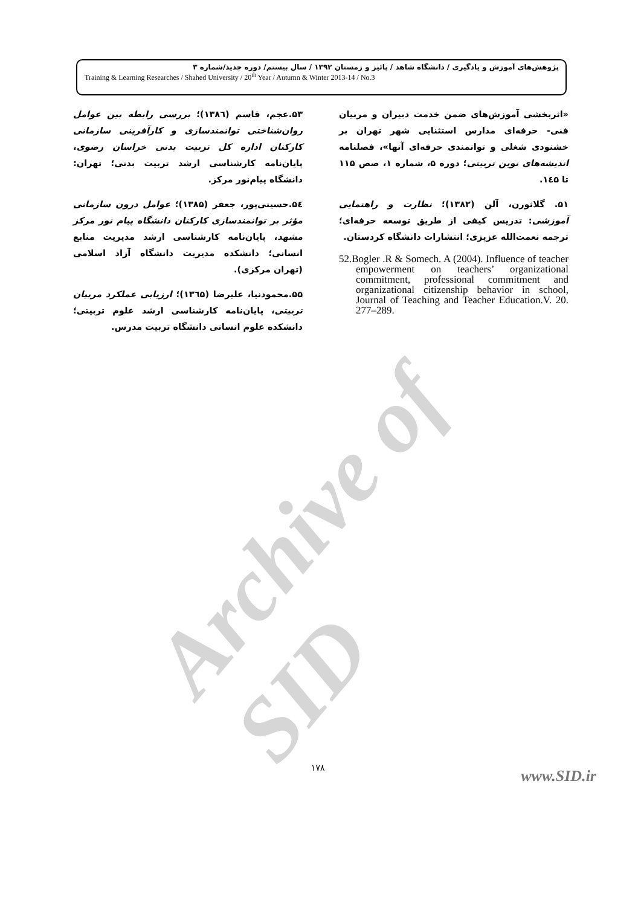Archive of SID
پژوهش‌های آموزش و یادگیری / دانشگاه شاهد / پائیز و زمستان ۱۳۹۲ / سال بیستم/ دوره جدید/شماره ۳
Training & Learning Researches / Shahed University / 20<sup>th</sup> Year / Autumn & Winter 2013-14 / No.3
«اثربخشی آموزش‌های ضمن خدمت دبیران و مربیان فنی- حرفه‌ای مدارس استثنایی شهر تهران بر خشنودی شغلی و توانمندی حرفه‌ای آنها»، فصلنامه اندیشه‌های نوین تربیتی؛ دوره ۵، شماره ۱، صص ۱۱۵ تا ۱٤۵.
۵۱. گلاثورن، آلن (۱۳۸۲)؛ نظارت و راهنمایی آموزشی: تدریس کیفی از طریق توسعه حرفه‌ای؛ ترجمه نعمت‌الله عزیزی؛ انتشارات دانشگاه کردستان.
52.Bogler .R & Somech. A (2004). Influence of teacher empowerment on teachers’ organizational commitment, professional commitment and organizational citizenship behavior in school, Journal of Teaching and Teacher Education.V. 20. 277–289.
۵۳.عجم، قاسم (۱۳۸٦)؛ بررسی رابطه بین عوامل روان‌شناختی توانمندسازی و کارآفرینی سازمانی کارکنان اداره کل تربیت بدنی خراسان رضوی، پایان‌نامه کارشناسی ارشد تربیت بدنی؛ تهران: دانشگاه پیام‌نور مرکز.
۵٤.حسینی‌پور، جعفر (۱۳۸۵)؛ عوامل درون سازمانی مؤثر بر توانمندسازی کارکنان دانشگاه پیام نور مرکز مشهد، پایان‌نامه کارشناسی ارشد مدیریت منابع انسانی؛ دانشکده مدیریت دانشگاه آزاد اسلامی (تهران مرکزی).
۵۵.محمودنیا، علیرضا (۱۳٦۵)؛ ارزیابی عملکرد مربیان تربیتی، پایان‌نامه کارشناسی ارشد علوم تربیتی؛ دانشکده علوم انسانی دانشگاه تربیت مدرس.
۱۷۸ www.SID.ir